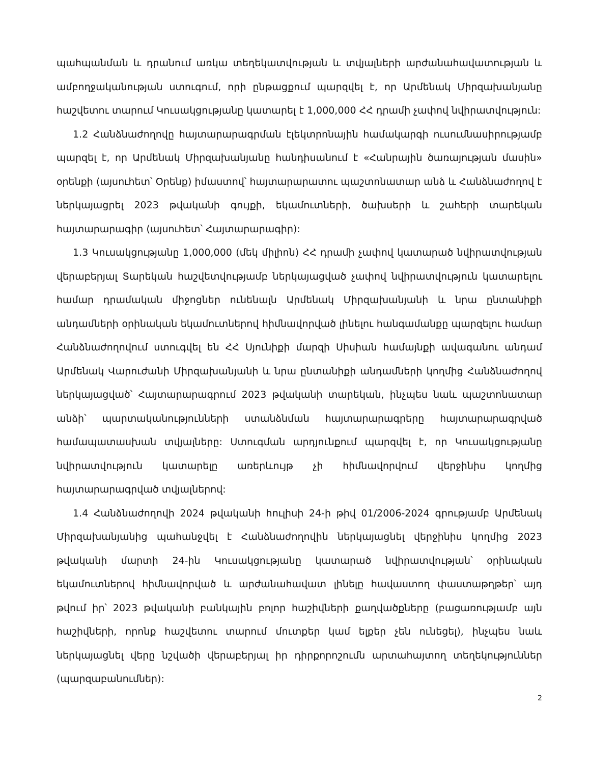պահպանման և դրանում առկա տեղեկատվության և տվյալների արժանահավատության և ամբողջականության ստուգում, որի ընթացքում պարզվել է, որ Արմենակ Միրզախանյանը հաշվետու տարում Կուսակցությանը կատարել է 1,000,000 ՀՀ դրամի չափով նվիրատվություն:
1.2 Հանձնաժողովը հայտարարագրման էլեկտրոնային համակարգի ուսումնասիրությամբ պարզել է, որ Արմենակ Միրզախանյանը հանդիսանում է «Հանրային ծառայության մասին» օրենքի (այսուհետ՝ Օրենք) իմաստով՝ հայտարարատու պաշտոնատար անձ և Հանձնաժողով է ներկայացրել 2023 թվականի գույքի, եկամուտների, ծախսերի և շահերի տարեկան հայտարարագիր (այսուհետ՝ Հայտարարագիր):
1.3 Կուսակցությանը 1,000,000 (մեկ միլիոն) ՀՀ դրամի չափով կատարած նվիրատվության վերաբերյալ Տարեկան հաշվետվությամբ ներկայացված չափով նվիրատվություն կատարելու համար դրամական միջոցներ ունենալն Արմենակ Միրզախանյանի և նրա ընտանիքի անդամների օրինական եկամուտներով հիմնավորված լինելու հանգամանքը պարզելու համար Հանձնաժողովում ստուգվել են ՀՀ Սյունիքի մարզի Սիսիան համայնքի ավագանու անդամ Արմենակ Վարուժանի Միրզախանյանի և նրա ընտանիքի անդամների կողմից Հանձնաժողով ներկայացված՝ Հայտարարագրում 2023 թվականի տարեկան, ինչպես նաև պաշտոնատար անձի՝ պարտականությունների ստանձնման հայտարարագրերը հայտարարագրված համապատասխան տվյալները: Ստուգման արդյունքում պարզվել է, որ Կուսակցությանը նվիրատվություն կատարելը առերևույթ չի հիմնավորվում վերջինիս կողմից հայտարարագրված տվյալներով:
1.4 Հանձնաժողովի 2024 թվականի հուլիսի 24-ի թիվ 01/2006-2024 գրությամբ Արմենակ Միրզախանյանից պահանջվել է Հանձնաժողովին ներկայացնել վերջինիս կողմից 2023 թվականի մարտի 24-ին Կուսակցությանը կատարած նվիրատվության՝ օրինական եկամուտներով հիմնավորված և արժանահավատ լինելը հավաստող փաստաթղթեր՝ այդ թվում իր՝ 2023 թվականի բանկային բոլոր հաշիվների քաղվածքները (բացառությամբ այն հաշիվների, որոնք հաշվետու տարում մուտքեր կամ ելքեր չեն ունեցել), ինչպես նաև ներկայացնել վերը նշվածի վերաբերյալ իր դիրքորոշումն արտահայտող տեղեկություններ (պարզաբանումներ):
2